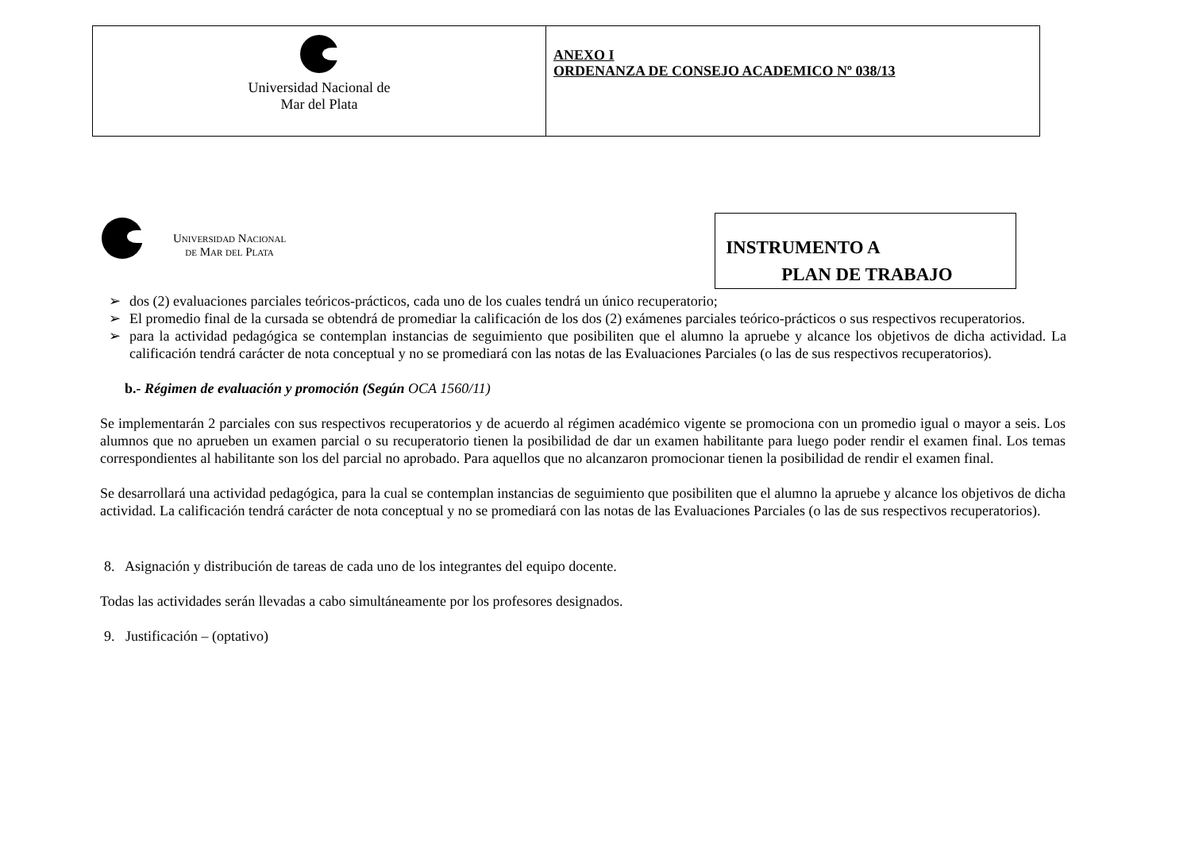| Universidad Nacional de Mar del Plata | ANEXO I ORDENANZA DE CONSEJO ACADEMICO Nº 038/13 |
Universidad Nacional
de Mar del Plata
INSTRUMENTO A
PLAN DE TRABAJO
➢ dos (2) evaluaciones parciales teóricos-prácticos, cada uno de los cuales tendrá un único recuperatorio;
➢ El promedio final de la cursada se obtendrá de promediar la calificación de los dos (2) exámenes parciales teórico-prácticos o sus respectivos recuperatorios.
➢ para la actividad pedagógica se contemplan instancias de seguimiento que posibiliten que el alumno la apruebe y alcance los objetivos de dicha actividad. La calificación tendrá carácter de nota conceptual y no se promediará con las notas de las Evaluaciones Parciales (o las de sus respectivos recuperatorios).
b.- Régimen de evaluación y promoción (Según OCA 1560/11)
Se implementarán 2 parciales con sus respectivos recuperatorios y de acuerdo al régimen académico vigente se promociona con un promedio igual o mayor a seis. Los alumnos que no aprueben un examen parcial o su recuperatorio tienen la posibilidad de dar un examen habilitante para luego poder rendir el examen final. Los temas correspondientes al habilitante son los del parcial no aprobado. Para aquellos que no alcanzaron promocionar tienen la posibilidad de rendir el examen final.
Se desarrollará una actividad pedagógica, para la cual se contemplan instancias de seguimiento que posibiliten que el alumno la apruebe y alcance los objetivos de dicha actividad. La calificación tendrá carácter de nota conceptual y no se promediará con las notas de las Evaluaciones Parciales (o las de sus respectivos recuperatorios).
8. Asignación y distribución de tareas de cada uno de los integrantes del equipo docente.
Todas las actividades serán llevadas a cabo simultáneamente por los profesores designados.
9. Justificación – (optativo)